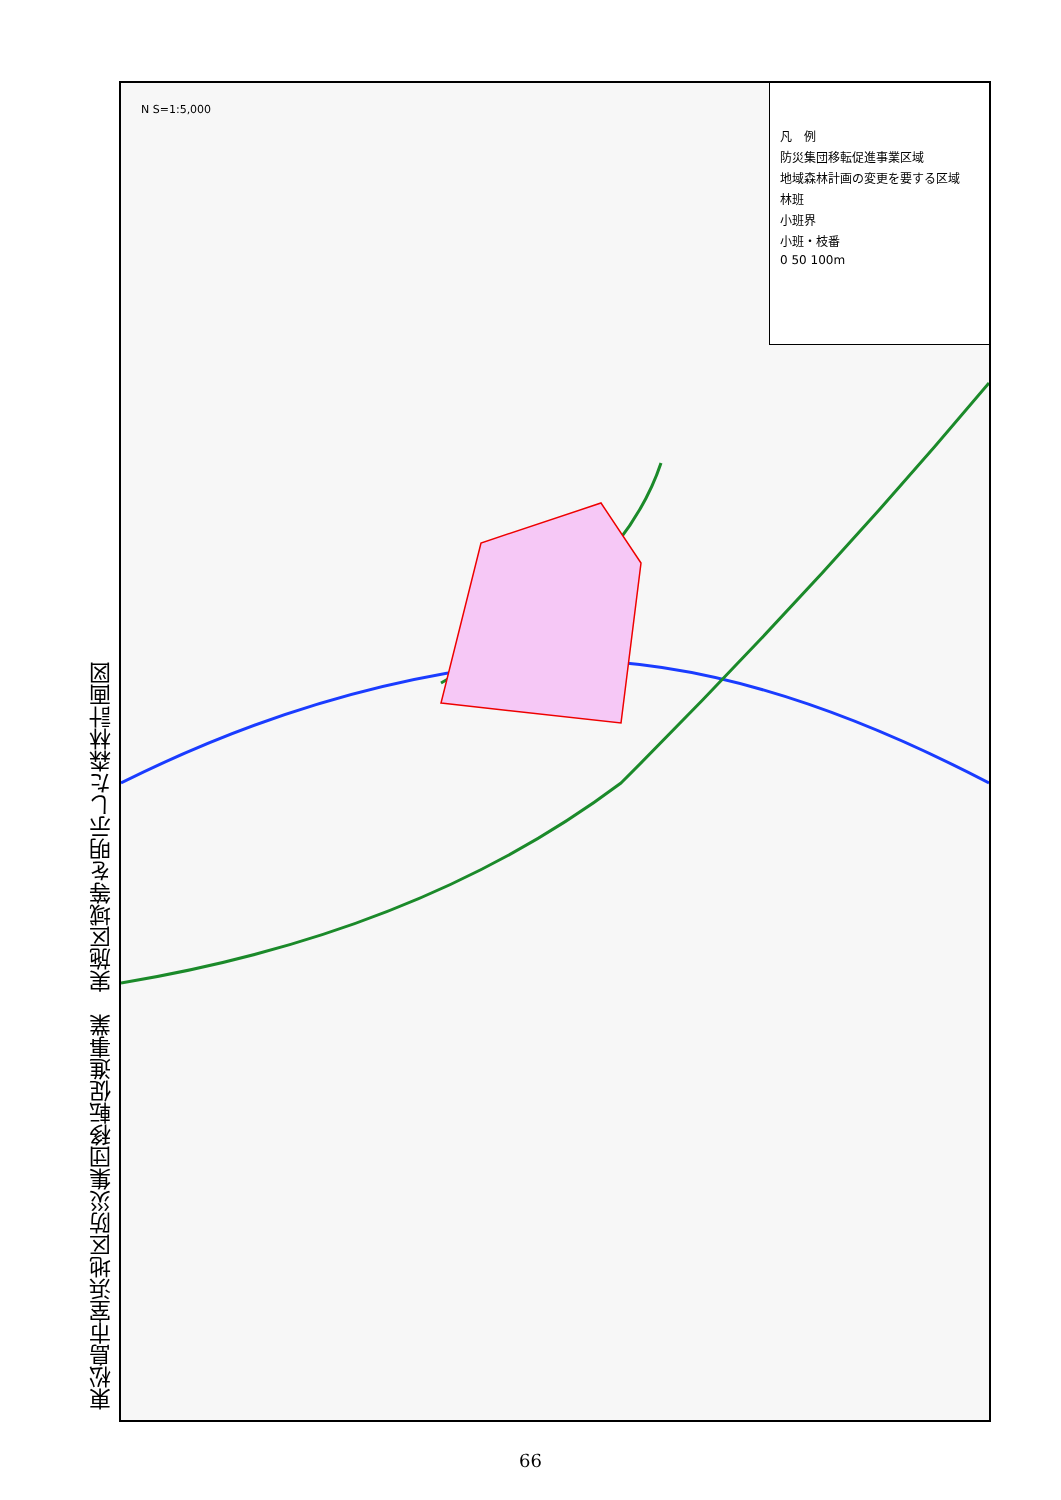東松島市室浜地区防災集団移転促進事業　実施区域等を明示した森林計画図
凡　例
防災集団移転促進事業区域
地域森林計画の変更を要する区域
林班
小班界
小班・枝番
0 50 100m
N S=1:5,000
66